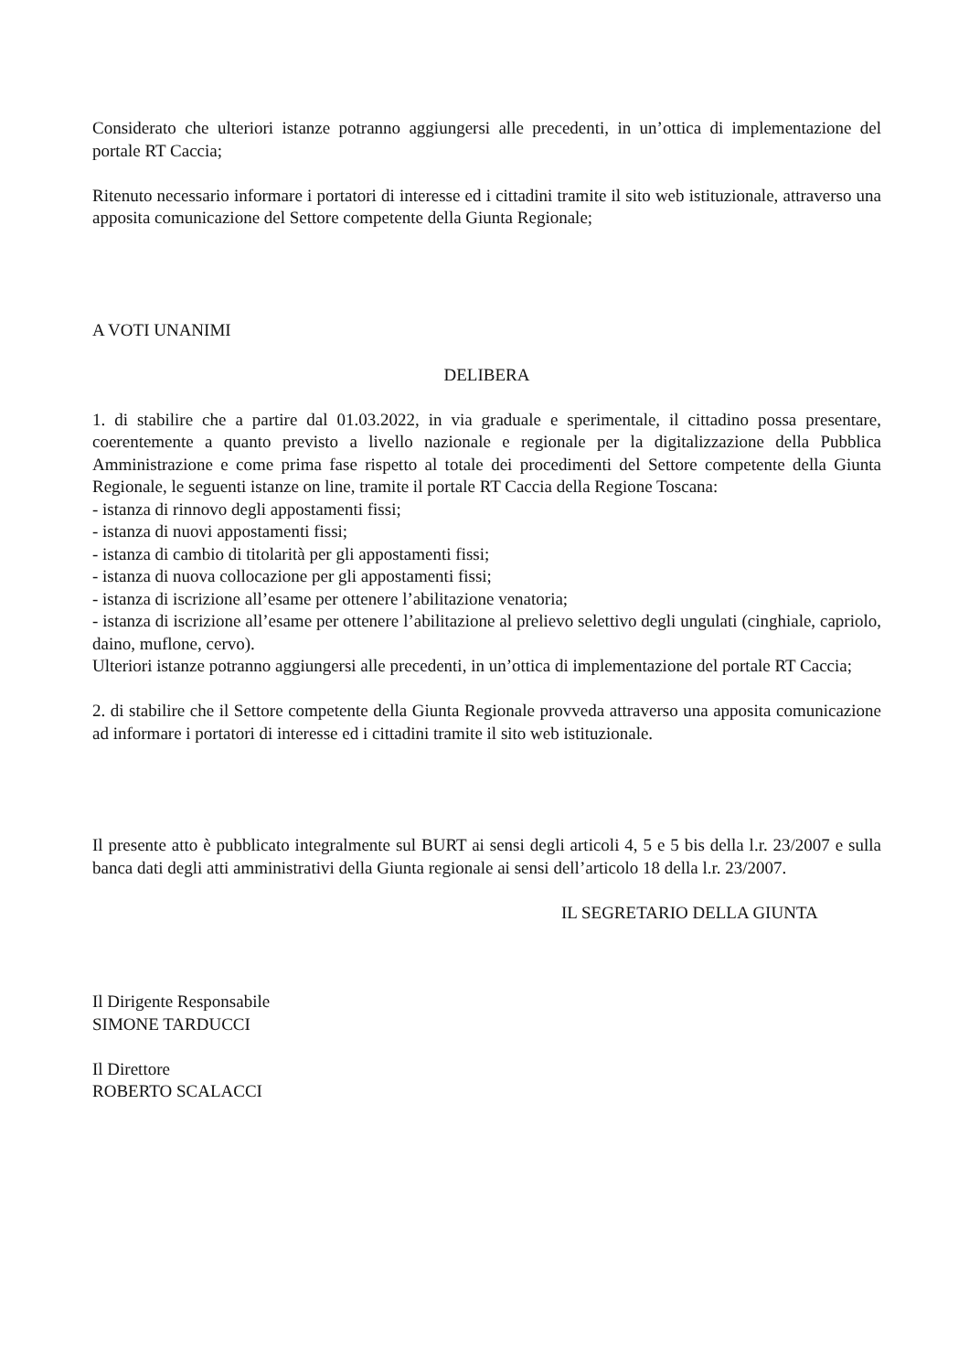Considerato che ulteriori istanze potranno aggiungersi alle precedenti, in un’ottica di implementazione del portale RT Caccia;
Ritenuto necessario informare i portatori di interesse ed i cittadini tramite il sito web istituzionale, attraverso una apposita comunicazione del Settore competente della Giunta Regionale;
A VOTI UNANIMI
DELIBERA
1. di stabilire che a partire dal 01.03.2022, in via graduale e sperimentale, il cittadino possa presentare, coerentemente a quanto previsto a livello nazionale e regionale per la digitalizzazione della Pubblica Amministrazione e come prima fase rispetto al totale dei procedimenti del Settore competente della Giunta Regionale, le seguenti istanze on line, tramite il portale RT Caccia della Regione Toscana:
- istanza di rinnovo degli appostamenti fissi;
- istanza di nuovi appostamenti fissi;
- istanza di cambio di titolarità per gli appostamenti fissi;
- istanza di nuova collocazione per gli appostamenti fissi;
- istanza di iscrizione all’esame per ottenere l’abilitazione venatoria;
- istanza di iscrizione all’esame per ottenere l’abilitazione al prelievo selettivo degli ungulati (cinghiale, capriolo, daino, muflone, cervo).
Ulteriori istanze potranno aggiungersi alle precedenti, in un’ottica di implementazione del portale RT Caccia;
2. di stabilire che il Settore competente della Giunta Regionale provveda attraverso una apposita comunicazione ad informare i portatori di interesse ed i cittadini tramite il sito web istituzionale.
Il presente atto è pubblicato integralmente sul BURT ai sensi degli articoli 4, 5 e 5 bis della l.r. 23/2007 e sulla banca dati degli atti amministrativi della Giunta regionale ai sensi dell’articolo 18 della l.r. 23/2007.
IL SEGRETARIO DELLA GIUNTA
Il Dirigente Responsabile
SIMONE TARDUCCI
Il Direttore
ROBERTO SCALACCI